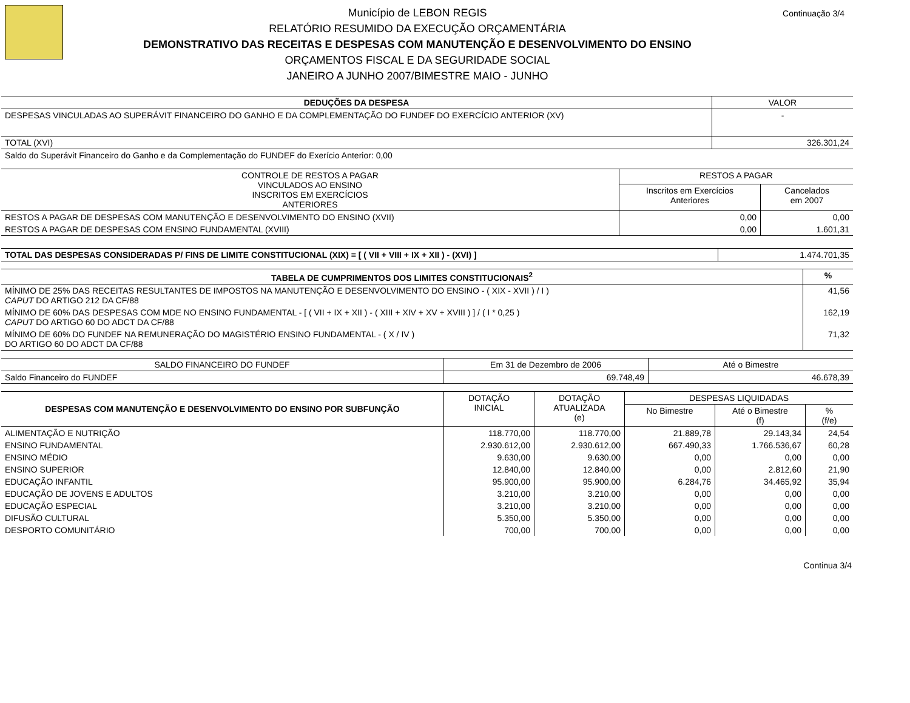Município de LEBON REGIS
RELATÓRIO RESUMIDO DA EXECUÇÃO ORÇAMENTÁRIA
DEMONSTRATIVO DAS RECEITAS E DESPESAS COM MANUTENÇÃO E DESENVOLVIMENTO DO ENSINO
ORÇAMENTOS FISCAL E DA SEGURIDADE SOCIAL
JANEIRO A JUNHO 2007/BIMESTRE MAIO - JUNHO
Continuação 3/4
| DEDUÇÕES DA DESPESA | VALOR |
| --- | --- |
| DESPESAS VINCULADAS AO SUPERÁVIT FINANCEIRO DO GANHO E DA COMPLEMENTAÇÃO DO FUNDEF DO EXERCÍCIO ANTERIOR (XV) | - |
| TOTAL (XVI) | 326.301,24 |
| Saldo do Superávit Financeiro do Ganho e da Complementação do FUNDEF do Exerício Anterior: 0,00 | |
| CONTROLE DE RESTOS A PAGAR VINCULADOS AO ENSINO INSCRITOS EM EXERCÍCIOS ANTERIORES | RESTOS A PAGAR | |
| --- | --- | --- |
| | Inscritos em Exercícios Anteriores | Cancelados em 2007 |
| RESTOS A PAGAR DE DESPESAS COM MANUTENÇÃO E DESENVOLVIMENTO DO ENSINO (XVII) | 0,00 | 0,00 |
| RESTOS A PAGAR DE DESPESAS COM ENSINO FUNDAMENTAL (XVIII) | 0,00 | 1.601,31 |
| TOTAL DAS DESPESAS CONSIDERADAS P/ FINS DE LIMITE CONSTITUCIONAL (XIX) = [ ( VII + VIII + IX + XII ) - (XVI) ] | 1.474.701,35 |
| TABELA DE CUMPRIMENTOS DOS LIMITES CONSTITUCIONAIS<sup>2</sup> | % |
| --- | --- |
| MÍNIMO DE 25% DAS RECEITAS RESULTANTES DE IMPOSTOS NA MANUTENÇÃO E DESENVOLVIMENTO DO ENSINO - ( XIX - XVII ) / I ) CAPUT DO ARTIGO 212 DA CF/88 | 41,56 |
| MÍNIMO DE 60% DAS DESPESAS COM MDE NO ENSINO FUNDAMENTAL - [ ( VII + IX + XII ) - ( XIII + XIV + XV + XVIII ) ] / ( I * 0,25 ) CAPUT DO ARTIGO 60 DO ADCT DA CF/88 | 162,19 |
| MÍNIMO DE 60% DO FUNDEF NA REMUNERAÇÃO DO MAGISTÉRIO ENSINO FUNDAMENTAL - ( X / IV ) DO ARTIGO 60 DO ADCT DA CF/88 | 71,32 |
| SALDO FINANCEIRO DO FUNDEF | Em 31 de Dezembro de 2006 | Até o Bimestre |
| --- | --- | --- |
| Saldo Financeiro do FUNDEF | 69.748,49 | 46.678,39 |
| DESPESAS COM MANUTENÇÃO E DESENVOLVIMENTO DO ENSINO POR SUBFUNÇÃO | DOTAÇÃO INICIAL | DOTAÇÃO ATUALIZADA (e) | DESPESAS LIQUIDADAS | | |
| --- | --- | --- | --- | --- | --- |
| | | | No Bimestre | Até o Bimestre (f) | % (f/e) |
| ALIMENTAÇÃO E NUTRIÇÃO | 118.770,00 | 118.770,00 | 21.889,78 | 29.143,34 | 24,54 |
| ENSINO FUNDAMENTAL | 2.930.612,00 | 2.930.612,00 | 667.490,33 | 1.766.536,67 | 60,28 |
| ENSINO MÉDIO | 9.630,00 | 9.630,00 | 0,00 | 0,00 | 0,00 |
| ENSINO SUPERIOR | 12.840,00 | 12.840,00 | 0,00 | 2.812,60 | 21,90 |
| EDUCAÇÃO INFANTIL | 95.900,00 | 95.900,00 | 6.284,76 | 34.465,92 | 35,94 |
| EDUCAÇÃO DE JOVENS E ADULTOS | 3.210,00 | 3.210,00 | 0,00 | 0,00 | 0,00 |
| EDUCAÇÃO ESPECIAL | 3.210,00 | 3.210,00 | 0,00 | 0,00 | 0,00 |
| DIFUSÃO CULTURAL | 5.350,00 | 5.350,00 | 0,00 | 0,00 | 0,00 |
| DESPORTO COMUNITÁRIO | 700,00 | 700,00 | 0,00 | 0,00 | 0,00 |
Continua 3/4